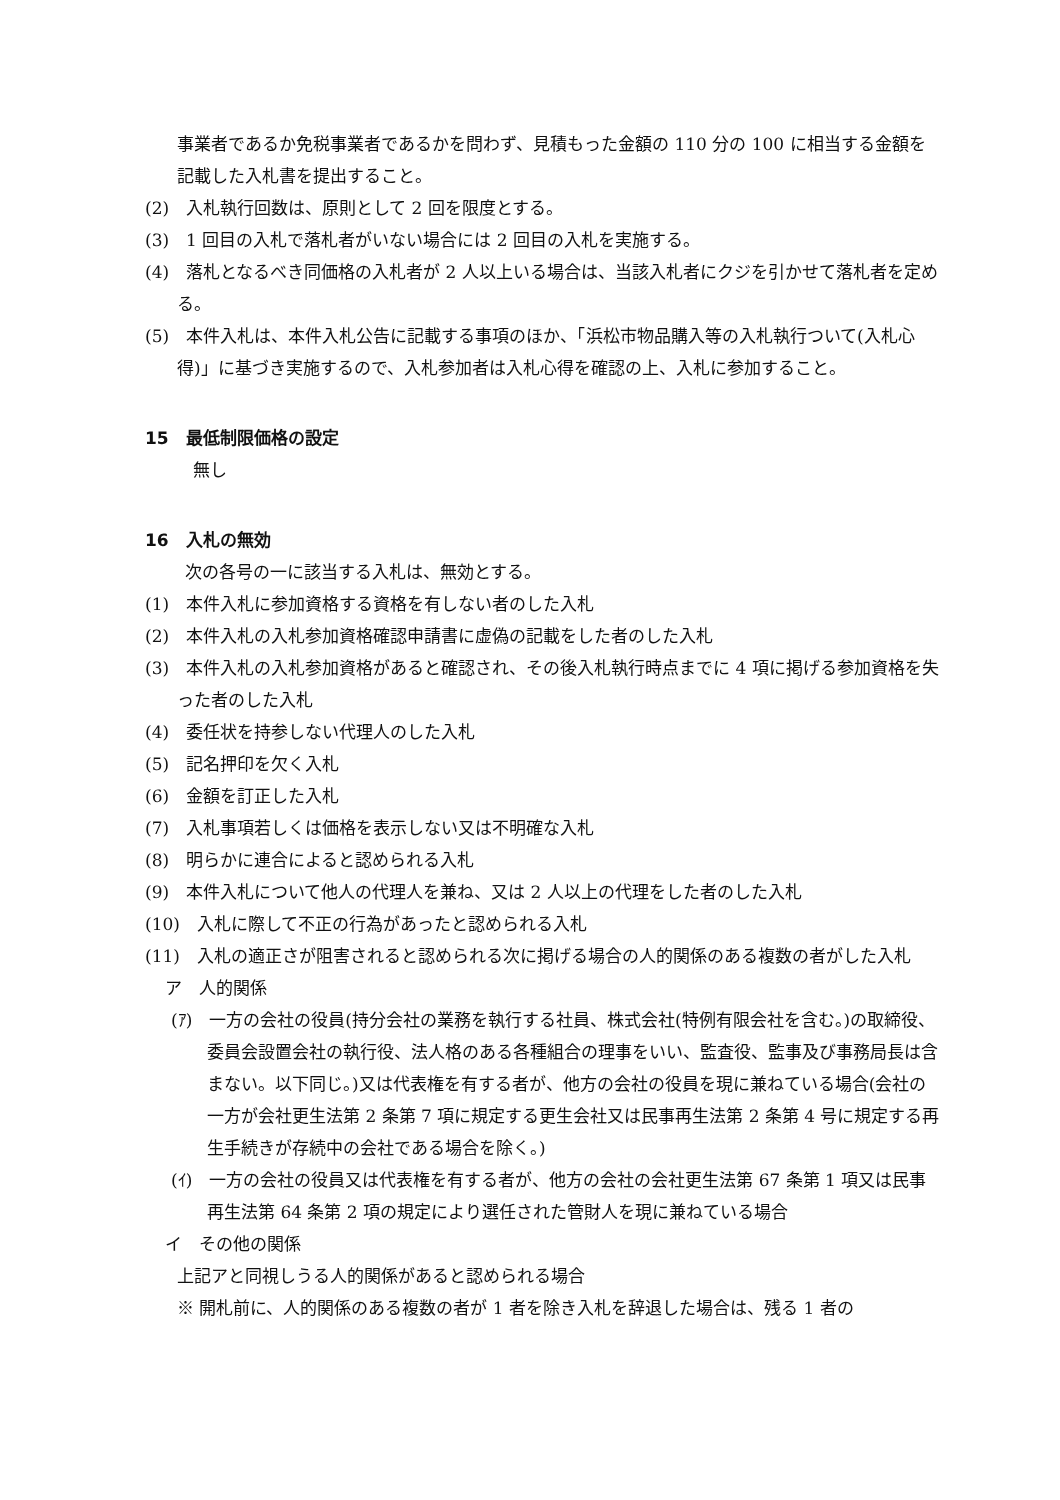事業者であるか免税事業者であるかを問わず、見積もった金額の 110 分の 100 に相当する金額を記載した入札書を提出すること。
(2)　入札執行回数は、原則として 2 回を限度とする。
(3)　1 回目の入札で落札者がいない場合には 2 回目の入札を実施する。
(4)　落札となるべき同価格の入札者が 2 人以上いる場合は、当該入札者にクジを引かせて落札者を定める。
(5)　本件入札は、本件入札公告に記載する事項のほか、「浜松市物品購入等の入札執行ついて(入札心得)」に基づき実施するので、入札参加者は入札心得を確認の上、入札に参加すること。
15　最低制限価格の設定
無し
16　入札の無効
次の各号の一に該当する入札は、無効とする。
(1)　本件入札に参加資格する資格を有しない者のした入札
(2)　本件入札の入札参加資格確認申請書に虚偽の記載をした者のした入札
(3)　本件入札の入札参加資格があると確認され、その後入札執行時点までに 4 項に掲げる参加資格を失った者のした入札
(4)　委任状を持参しない代理人のした入札
(5)　記名押印を欠く入札
(6)　金額を訂正した入札
(7)　入札事項若しくは価格を表示しない又は不明確な入札
(8)　明らかに連合によると認められる入札
(9)　本件入札について他人の代理人を兼ね、又は 2 人以上の代理をした者のした入札
(10)　入札に際して不正の行為があったと認められる入札
(11)　入札の適正さが阻害されると認められる次に掲げる場合の人的関係のある複数の者がした入札
ア　人的関係
(ｱ)　一方の会社の役員(持分会社の業務を執行する社員、株式会社(特例有限会社を含む。)の取締役、委員会設置会社の執行役、法人格のある各種組合の理事をいい、監査役、監事及び事務局長は含まない。以下同じ。)又は代表権を有する者が、他方の会社の役員を現に兼ねている場合(会社の一方が会社更生法第 2 条第 7 項に規定する更生会社又は民事再生法第 2 条第 4 号に規定する再生手続きが存続中の会社である場合を除く。)
(ｲ)　一方の会社の役員又は代表権を有する者が、他方の会社の会社更生法第 67 条第 1 項又は民事再生法第 64 条第 2 項の規定により選任された管財人を現に兼ねている場合
イ　その他の関係
上記アと同視しうる人的関係があると認められる場合
※ 開札前に、人的関係のある複数の者が 1 者を除き入札を辞退した場合は、残る 1 者の